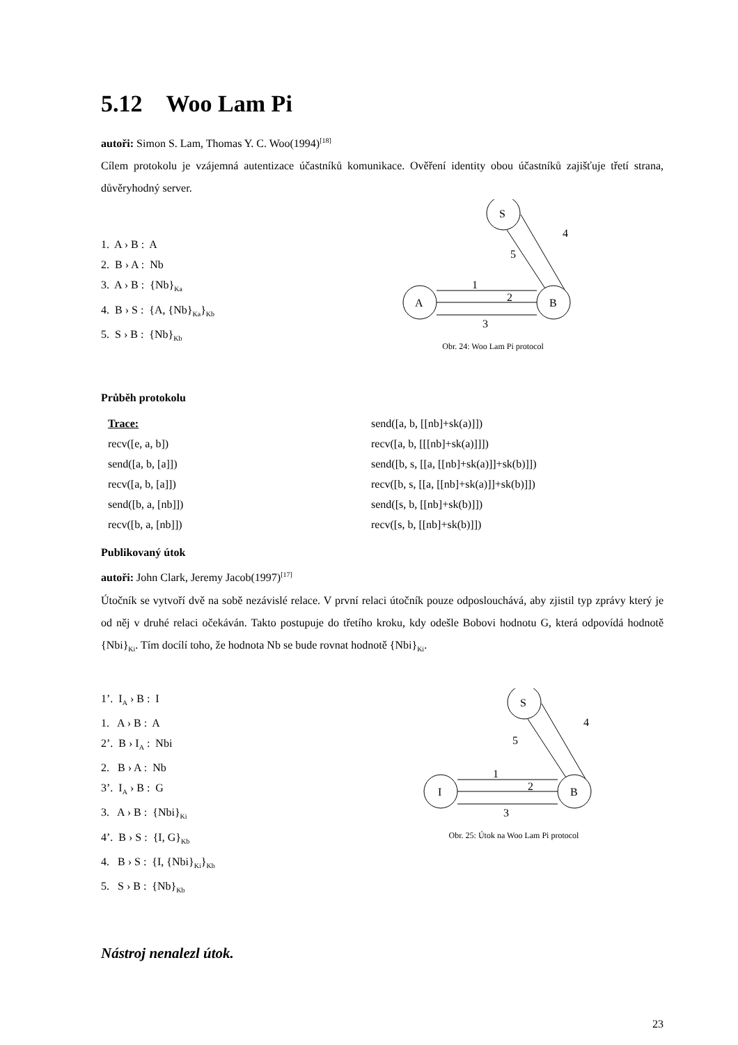5.12 Woo Lam Pi
autoři: Simon S. Lam, Thomas Y. C. Woo(1994)<sup>[18]</sup>
Cílem protokolu je vzájemná autentizace účastníků komunikace. Ověření identity obou účastníků zajišťuje třetí strana, důvěryhodný server.
1. A › B : A
2. B › A : Nb
3. A › B : {Nb}<sub>Ka</sub>
4. B › S : {A, {Nb}<sub>Ka</sub>}<sub>Kb</sub>
5. S › B : {Nb}<sub>Kb</sub>
S
A
B
1
2
3
4
5
Obr. 24: Woo Lam Pi protocol
Průběh protokolu
Trace:
recv([e, a, b])
send([a, b, [a]])
recv([a, b, [a]])
send([b, a, [nb]])
recv([b, a, [nb]])
send([a, b, [[nb]+sk(a)]])
recv([a, b, [[[nb]+sk(a)]]])
send([b, s, [[a, [[nb]+sk(a)]]+sk(b)]])
recv([b, s, [[a, [[nb]+sk(a)]]+sk(b)]])
send([s, b, [[nb]+sk(b)]])
recv([s, b, [[nb]+sk(b)]])
Publikovaný útok
autoři: John Clark, Jeremy Jacob(1997)<sup>[17]</sup>
Útočník se vytvoří dvě na sobě nezávislé relace. V první relaci útočník pouze odposlouchává, aby zjistil typ zprávy který je od něj v druhé relaci očekáván. Takto postupuje do třetího kroku, kdy odešle Bobovi hodnotu G, která odpovídá hodnotě {Nbi}<sub>Ki</sub>. Tím docílí toho, že hodnota Nb se bude rovnat hodnotě {Nbi}<sub>Ki</sub>.
1’. I<sub>A</sub> › B : I
1. A › B : A
2’. B › I<sub>A</sub> : Nbi
2. B › A : Nb
3’. I<sub>A</sub> › B : G
3. A › B : {Nbi}<sub>Ki</sub>
4’. B › S : {I, G}<sub>Kb</sub>
4. B › S : {I, {Nbi}<sub>Ki</sub>}<sub>Kb</sub>
5. S › B : {Nb}<sub>Kb</sub>
S
I
B
1
2
3
4
5
Obr. 25: Útok na Woo Lam Pi protocol
Nástroj nenalezl útok.
23